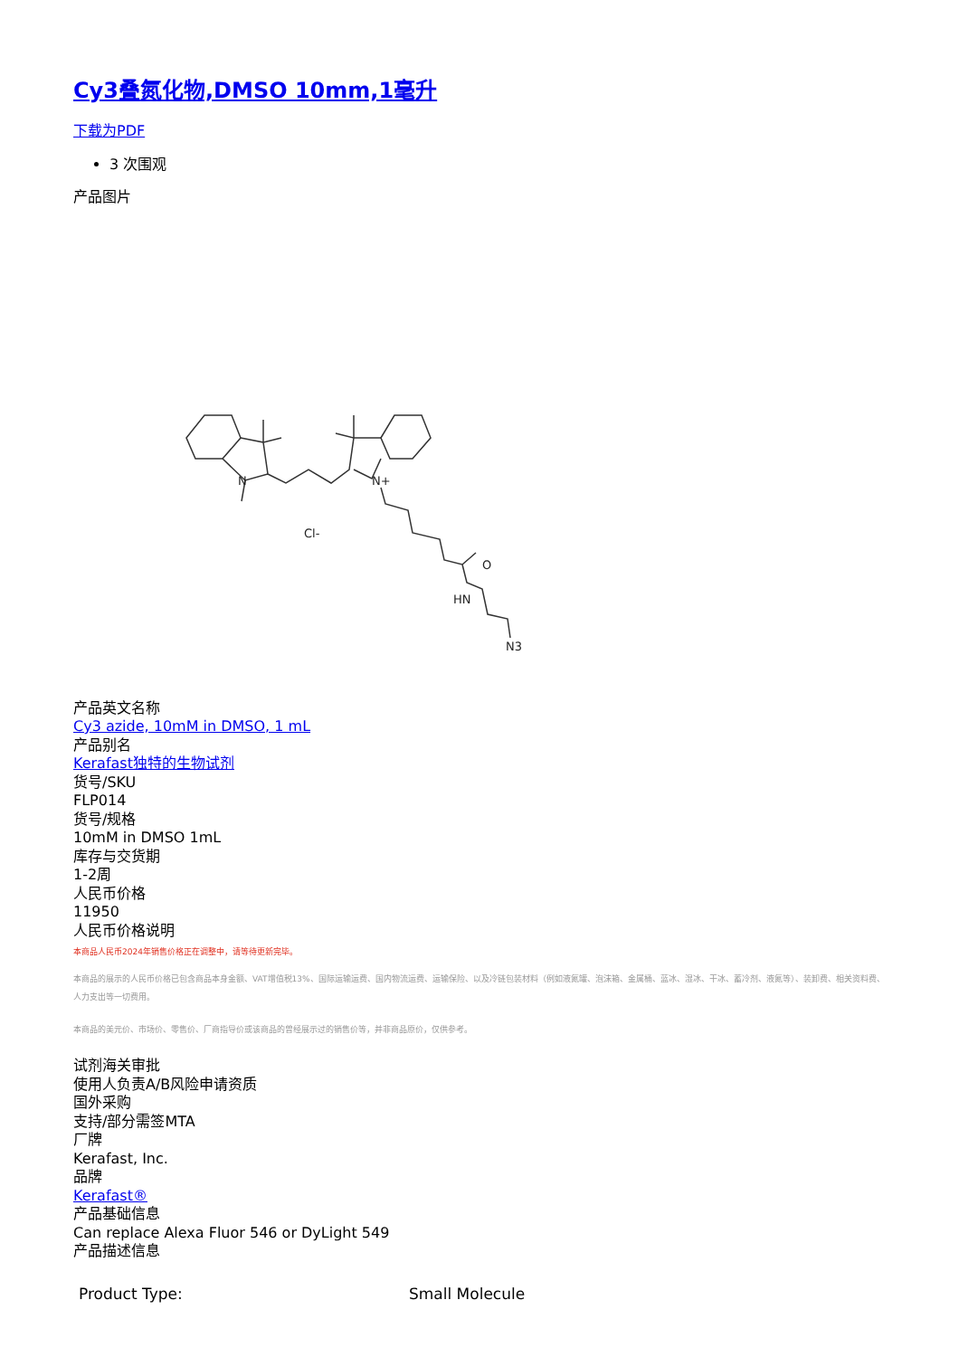Cy3叠氮化物,DMSO 10mm,1毫升
下载为PDF
3 次围观
产品图片
N
N+
Cl-
O
HN
N3
产品英文名称
Cy3 azide, 10mM in DMSO, 1 mL
产品别名
Kerafast独特的生物试剂
货号/SKU
FLP014
货号/规格
10mM in DMSO 1mL
库存与交货期
1-2周
人民币价格
11950
人民币价格说明
本商品人民币2024年销售价格正在调整中，请等待更新完毕。
本商品的展示的人民币价格已包含商品本身金额、VAT增值税13%、国际运输运费、国内物流运费、运输保险、以及冷链包装材料（例如液氮罐、泡沫箱、金属桶、蓝冰、湿冰、干冰、蓄冷剂、液氮等）、装卸费、相关资料费、人力支出等一切费用。
本商品的美元价、市场价、零售价、厂商指导价或该商品的曾经展示过的销售价等，并非商品原价，仅供参考。
试剂海关审批
使用人负责A/B风险申请资质
国外采购
支持/部分需签MTA
厂牌
Kerafast, Inc.
品牌
Kerafast®
产品基础信息
Can replace Alexa Fluor 546 or DyLight 549
产品描述信息
| Product Type: | Small Molecule |